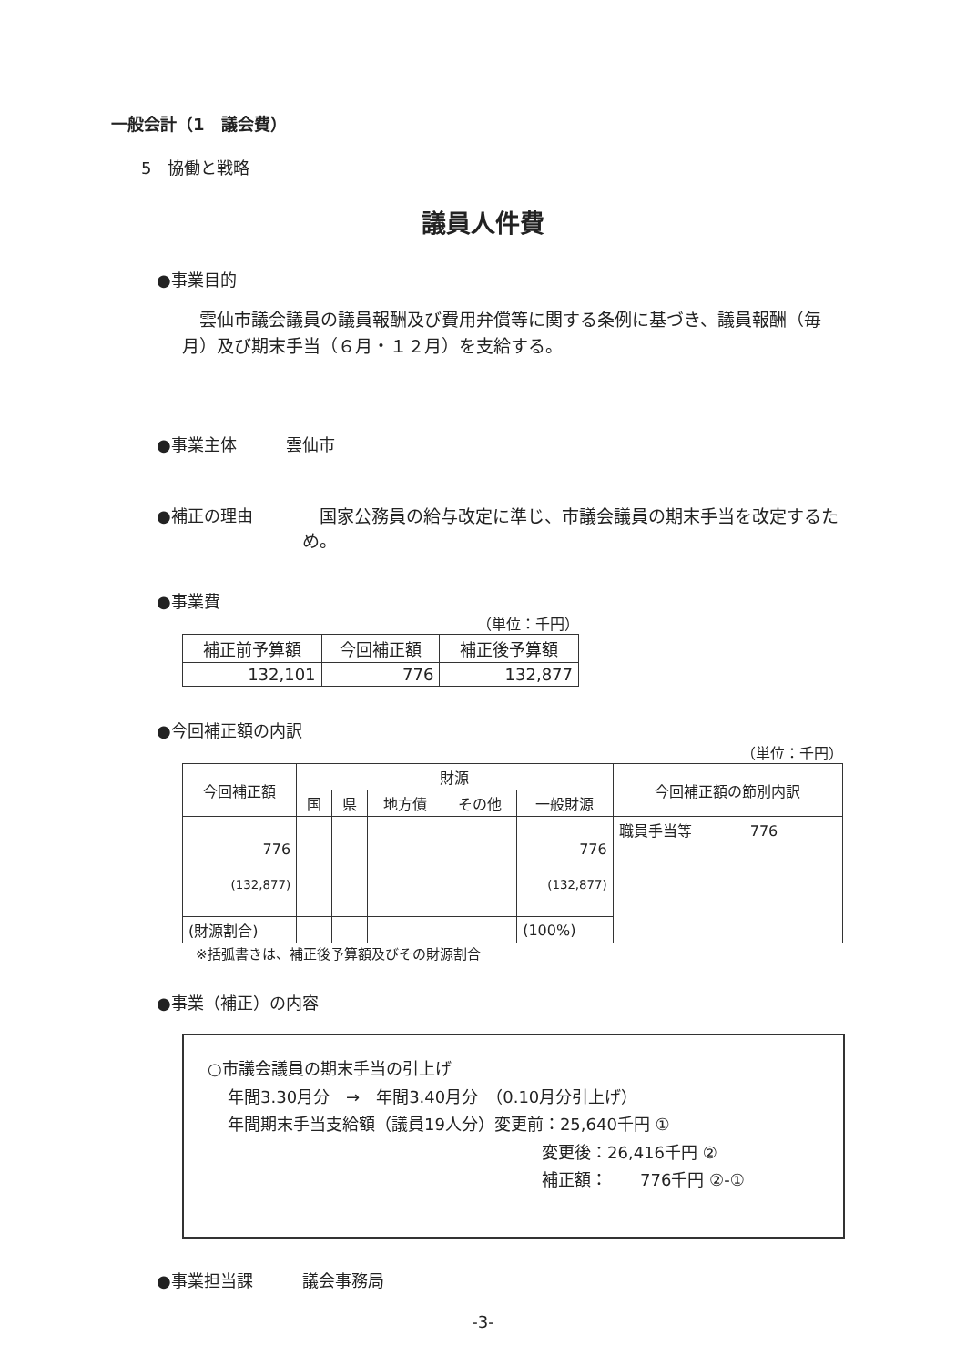一般会計（1　議会費）
5　協働と戦略
議員人件費
●事業目的
雲仙市議会議員の議員報酬及び費用弁償等に関する条例に基づき、議員報酬（毎月）及び期末手当（６月・１２月）を支給する。
●事業主体　　　雲仙市
●補正の理由　国家公務員の給与改定に準じ、市議会議員の期末手当を改定するため。
●事業費
（単位：千円）
| 補正前予算額 | 今回補正額 | 補正後予算額 |
| --- | --- | --- |
| 132,101 | 776 | 132,877 |
●今回補正額の内訳
（単位：千円）
| 今回補正額 | 財源 | | | | | 今回補正額の節別内訳 |
| --- | --- | --- | --- | --- | --- | --- |
| | 国 | 県 | 地方債 | その他 | 一般財源 | |
| 776 (132,877) | | | | | 776 (132,877) | 職員手当等 776 |
| (財源割合) | | | | | (100%) | |
※括弧書きは、補正後予算額及びその財源割合
●事業（補正）の内容
○市議会議員の期末手当の引上げ
年間3.30月分　→　年間3.40月分　（0.10月分引上げ）
年間期末手当支給額（議員19人分）変更前：25,640千円 ①
変更後：26,416千円 ②
補正額：　　776千円 ②-①
●事業担当課　　　議会事務局
-3-